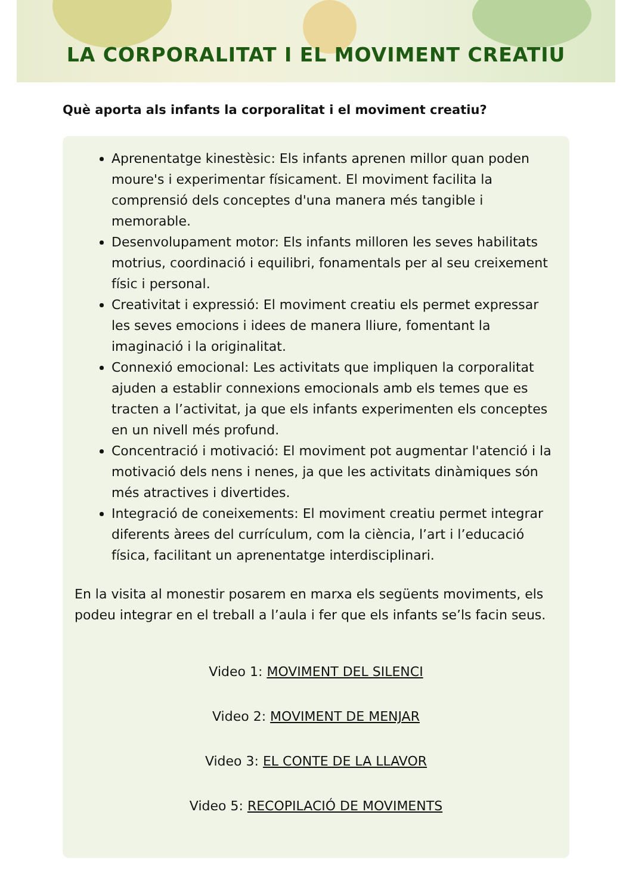LA CORPORALITAT I EL MOVIMENT CREATIU
Què aporta als infants la corporalitat i el moviment creatiu?
Aprenentatge kinestèsic: Els infants aprenen millor quan poden moure's i experimentar físicament. El moviment facilita la comprensió dels conceptes d'una manera més tangible i memorable.
Desenvolupament motor: Els infants milloren les seves habilitats motrius, coordinació i equilibri, fonamentals per al seu creixement físic i personal.
Creativitat i expressió: El moviment creatiu els permet expressar les seves emocions i idees de manera lliure, fomentant la imaginació i la originalitat.
Connexió emocional: Les activitats que impliquen la corporalitat ajuden a establir connexions emocionals amb els temes que es tracten a l’activitat, ja que els infants experimenten els conceptes en un nivell més profund.
Concentració i motivació: El moviment pot augmentar l'atenció i la motivació dels nens i nenes, ja que les activitats dinàmiques són més atractives i divertides.
Integració de coneixements: El moviment creatiu permet integrar diferents àrees del currículum, com la ciència, l’art i l’educació física, facilitant un aprenentatge interdisciplinari.
En la visita al monestir posarem en marxa els següents moviments, els podeu integrar en el treball a l’aula i fer que els infants se’ls facin seus.
Video 1: MOVIMENT DEL SILENCI
Video 2: MOVIMENT DE MENJAR
Video 3: EL CONTE DE LA LLAVOR
Video 5: RECOPILACIÓ DE MOVIMENTS